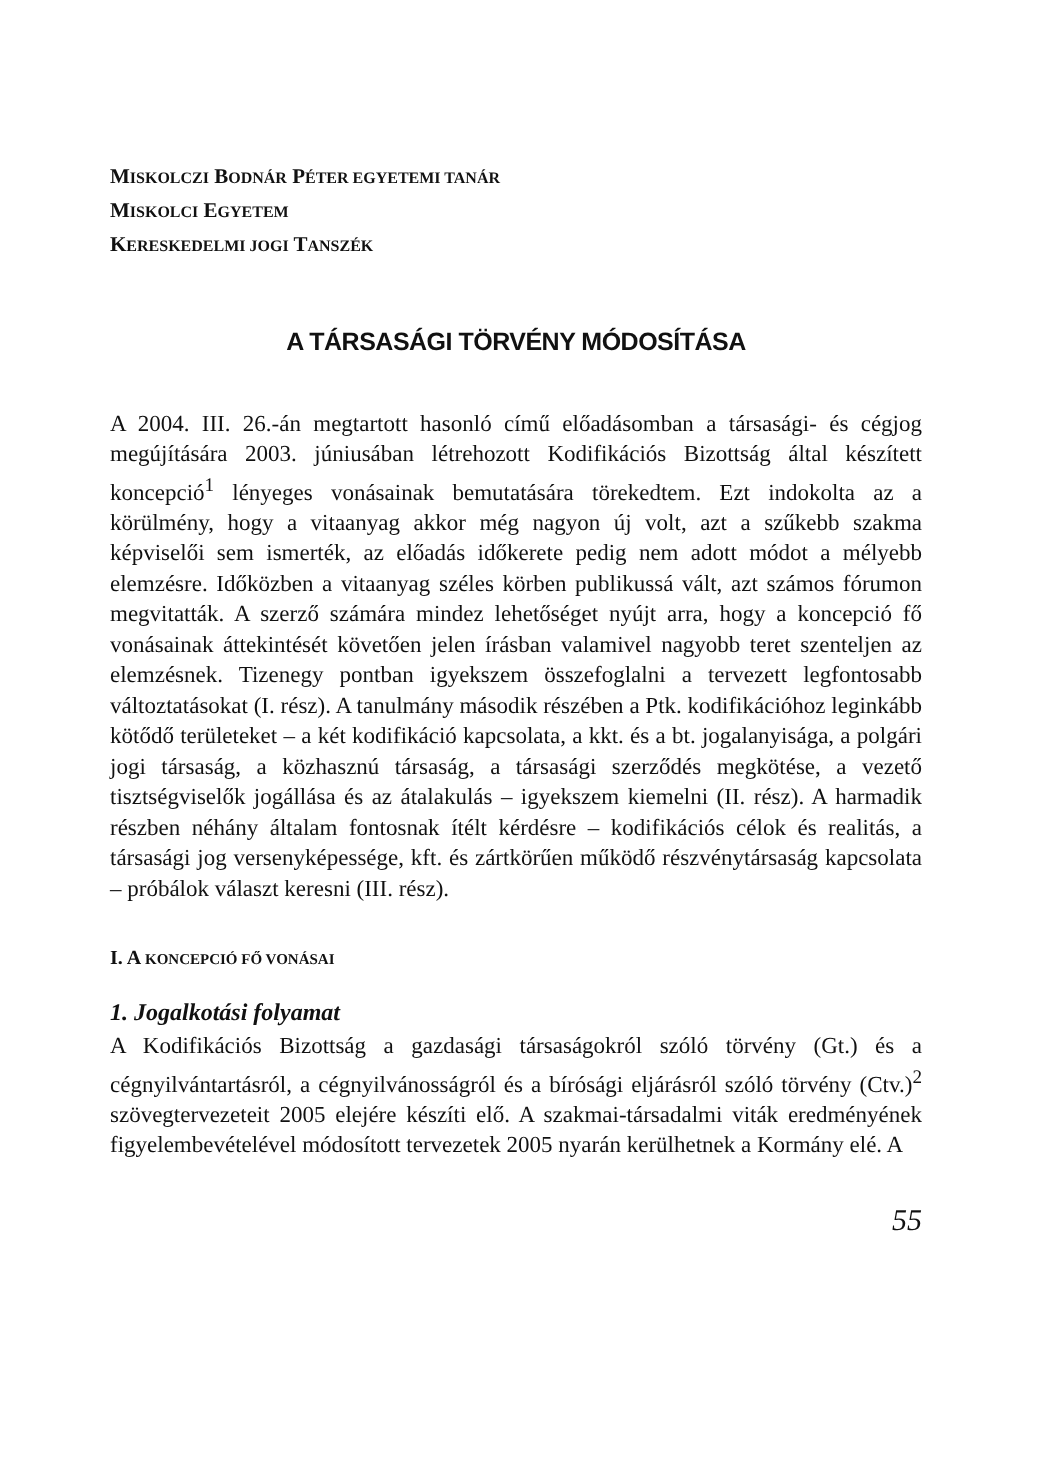MISKOLCZI BODNÁR PÉTER EGYETEMI TANÁR
MISKOLCI EGYETEM
KERESKEDELMI JOGI TANSZÉK
A TÁRSASÁGI TÖRVÉNY MÓDOSÍTÁSA
A 2004. III. 26.-án megtartott hasonló című előadásomban a társasági- és cégjog megújítására 2003. júniusában létrehozott Kodifikációs Bizottság által készített koncepció<sup>1</sup> lényeges vonásainak bemutatására törekedtem. Ezt indokolta az a körülmény, hogy a vitaanyag akkor még nagyon új volt, azt a szűkebb szakma képviselői sem ismerték, az előadás időkerete pedig nem adott módot a mélyebb elemzésre. Időközben a vitaanyag széles körben publikussá vált, azt számos fórumon megvitatták. A szerző számára mindez lehetőséget nyújt arra, hogy a koncepció fő vonásainak áttekintését követően jelen írásban valamivel nagyobb teret szenteljen az elemzésnek. Tizenegy pontban igyekszem összefoglalni a tervezett legfontosabb változtatásokat (I. rész). A tanulmány második részében a Ptk. kodifikációhoz leginkább kötődő területeket – a két kodifikáció kapcsolata, a kkt. és a bt. jogalanyisága, a polgári jogi társaság, a közhasznú társaság, a társasági szerződés megkötése, a vezető tisztségviselők jogállása és az átalakulás – igyekszem kiemelni (II. rész). A harmadik részben néhány általam fontosnak ítélt kérdésre – kodifikációs célok és realitás, a társasági jog versenyképessége, kft. és zártkörűen működő részvénytársaság kapcsolata – próbálok választ keresni (III. rész).
I. A KONCEPCIÓ FŐ VONÁSAI
1. Jogalkotási folyamat
A Kodifikációs Bizottság a gazdasági társaságokról szóló törvény (Gt.) és a cégnyilvántartásról, a cégnyilvánosságról és a bírósági eljárásról szóló törvény (Ctv.)<sup>2</sup> szövegtervezeteit 2005 elejére készíti elő. A szakmai-társadalmi viták eredményének figyelembevételével módosított tervezetek 2005 nyarán kerülhetnek a Kormány elé. A
55